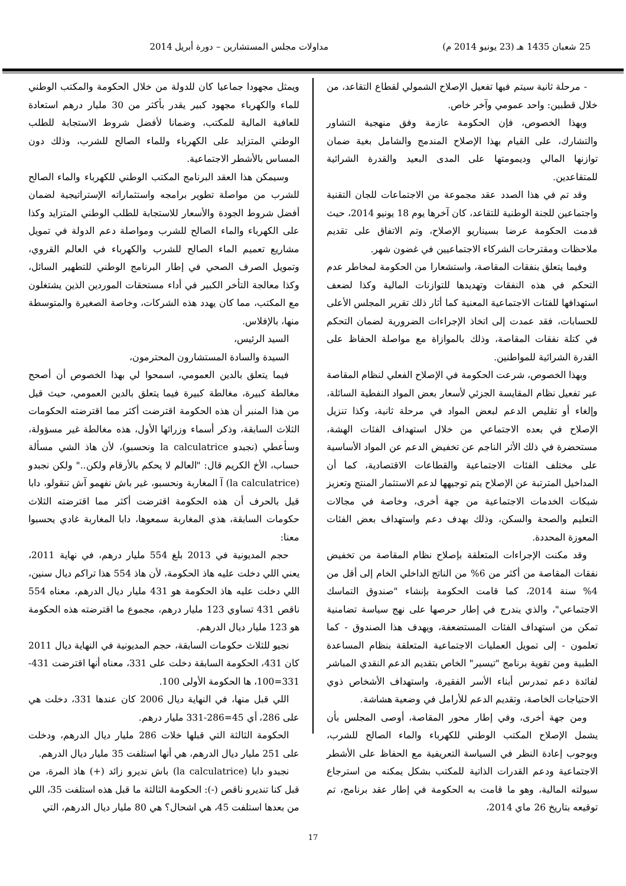25 شعبان 1435 هـ (23 يونيو 2014 م) مداولات مجلس المستشارين – دورة أبريل 2014
- مرحلة ثانية سيتم فيها تفعيل الإصلاح الشمولي لقطاع التقاعد، من خلال قطبين: واحد عمومي وآخر خاص.
وبهذا الخصوص، فإن الحكومة عازمة وفق منهجية التشاور والتشارك، على القيام بهذا الإصلاح المندمج والشامل بغية ضمان توازنها المالي وديمومتها على المدى البعيد والقدرة الشرائية للمتقاعدين.
وقد تم في هذا الصدد عقد مجموعة من الاجتماعات للجان التقنية واجتماعين للجنة الوطنية للتقاعد، كان آخرها يوم 18 يونيو 2014، حيث قدمت الحكومة عرضا بسيناريو الإصلاح، وتم الاتفاق على تقديم ملاحظات ومقترحات الشركاء الاجتماعيين في غضون شهر.
وفيما يتعلق بنفقات المقاصة، واستشعارا من الحكومة لمخاطر عدم التحكم في هذه النفقات وتهديدها للتوازنات المالية وكذا لضعف استهدافها للفئات الاجتماعية المعنية كما أثار ذلك تقرير المجلس الأعلى للحسابات، فقد عمدت إلى اتخاذ الإجراءات الضرورية لضمان التحكم في كتلة نفقات المقاصة، وذلك بالموازاة مع مواصلة الحفاظ على القدرة الشرائية للمواطنين.
وبهذا الخصوص، شرعت الحكومة في الإصلاح الفعلي لنظام المقاصة عبر تفعيل نظام المقايسة الجزئي لأسعار بعض المواد النفطية السائلة، وإلغاء أو تقليص الدعم لبعض المواد في مرحلة ثانية، وكذا تنزيل الإصلاح في بعده الاجتماعي من خلال استهداف الفئات الهشة، مستحضرة في ذلك الأثر الناجم عن تخفيض الدعم عن المواد الأساسية على مختلف الفئات الاجتماعية والقطاعات الاقتصادية، كما أن المداخيل المترتبة عن الإصلاح يتم توجيهها لدعم الاستثمار المنتج وتعزيز شبكات الخدمات الاجتماعية من جهة أخرى، وخاصة في مجالات التعليم والصحة والسكن، وذلك بهدف دعم واستهداف بعض الفئات المعوزة المحددة.
وقد مكنت الإجراءات المتعلقة بإصلاح نظام المقاصة من تخفيض نفقات المقاصة من أكثر من 6% من الناتج الداخلي الخام إلى أقل من 4% سنة 2014، كما قامت الحكومة بإنشاء "صندوق التماسك الاجتماعي"، والذي يندرج في إطار حرصها على نهج سياسة تضامنية تمكن من استهداف الفئات المستضعفة، ويهدف هذا الصندوق - كما تعلمون - إلى تمويل العمليات الاجتماعية المتعلقة بنظام المساعدة الطبية ومن تقوية برنامج "تيسير" الخاص بتقديم الدعم النقدي المباشر لفائدة دعم تمدرس أبناء الأسر الفقيرة، واستهداف الأشخاص ذوي الاحتياجات الخاصة، وتقديم الدعم للأرامل في وضعية هشاشة.
ومن جهة أخرى، وفي إطار محور المقاصة، أوصى المجلس بأن يشمل الإصلاح المكتب الوطني للكهرباء والماء الصالح للشرب، وبوجوب إعادة النظر في السياسة التعريفية مع الحفاظ على الأشطر الاجتماعية ودعم القدرات الذاتية للمكتب بشكل يمكنه من استرجاع سيولته المالية، وهو ما قامت به الحكومة في إطار عقد برنامج، تم توقيعه بتاريخ 26 ماي 2014،
ويمثل مجهودا جماعيا كان للدولة من خلال الحكومة والمكتب الوطني للماء والكهرباء مجهود كبير يقدر بأكثر من 30 مليار درهم استعادة للعافية المالية للمكتب، وضمانا لأفضل شروط الاستجابة للطلب الوطني المتزايد على الكهرباء وللماء الصالح للشرب، وذلك دون المساس بالأشطر الاجتماعية.
وسيمكن هذا العقد البرنامج المكتب الوطني للكهرباء والماء الصالح للشرب من مواصلة تطوير برامجه واستثماراته الإستراتيجية لضمان أفضل شروط الجودة والأسعار للاستجابة للطلب الوطني المتزايد وكذا على الكهرباء والماء الصالح للشرب ومواصلة دعم الدولة في تمويل مشاريع تعميم الماء الصالح للشرب والكهرباء في العالم القروي، وتمويل الصرف الصحي في إطار البرنامج الوطني للتطهير السائل، وكذا معالجة التأخر الكبير في أداء مستحقات الموردين الذين يشتغلون مع المكتب، مما كان يهدد هذه الشركات، وخاصة الصغيرة والمتوسطة منها، بالإفلاس.
السيد الرئيس،
السيدة والسادة المستشارون المحترمون،
فيما يتعلق بالدين العمومي، اسمحوا لي بهذا الخصوص أن أصحح مغالطة كبيرة، مغالطة كبيرة فيما يتعلق بالدين العمومي، حيث قيل من هذا المنبر أن هذه الحكومة اقترضت أكثر مما اقترضته الحكومات الثلاث السابقة، وذكر أسماء وزرائها الأول، هذه مغالطة غير مسؤولة، وسأعطي (نجبدو la calculatrice ونحسبو)، لأن هاذ الشي مسألة حساب، الأخ الكريم قال: "العالم لا يحكم بالأرقام ولكن.." ولكن نجبدو (la calculatrice) آ المغاربة ونحسبو، غير باش نفهمو آش تنقولو، دابا قيل بالحرف أن هذه الحكومة اقترضت أكثر مما اقترضته الثلاث حكومات السابقة، هذي المغاربة سمعوها، دابا المغاربة غادي يحسبوا معنا:
حجم المديونية في 2013 بلغ 554 مليار درهم، في نهاية 2011، يعني اللي دخلت عليه هاذ الحكومة، لأن هاذ 554 هذا تراكم ديال سنين، اللي دخلت عليه هاذ الحكومة هو 431 مليار ديال الدرهم، معناه 554 ناقص 431 تساوي 123 مليار درهم، مجموع ما اقترضته هذه الحكومة هو 123 مليار ديال الدرهم.
نجيو للثلاث حكومات السابقة، حجم المديونية في النهاية ديال 2011 كان 431، الحكومة السابقة دخلت على 331، معناه أنها اقترضت 431-331=100، ها الحكومة الأولى 100.
اللي قبل منها، في النهاية ديال 2006 كان عندها 331، دخلت هي على 286، أي 45=286-331 مليار درهم.
الحكومة الثالثة التي قبلها خلات 286 مليار ديال الدرهم، ودخلت على 251 مليار ديال الدرهم، هي أنها استلفت 35 مليار ديال الدرهم.
نجبدو دابا (la calculatrice) باش نديرو زائد (+) هاذ المرة، من قبل كنا تنديرو ناقص (-): الحكومة الثالثة ما قبل هذه استلفت 35، اللي من بعدها استلفت 45، هي اشحال؟ هي 80 مليار ديال الدرهم، التي
17